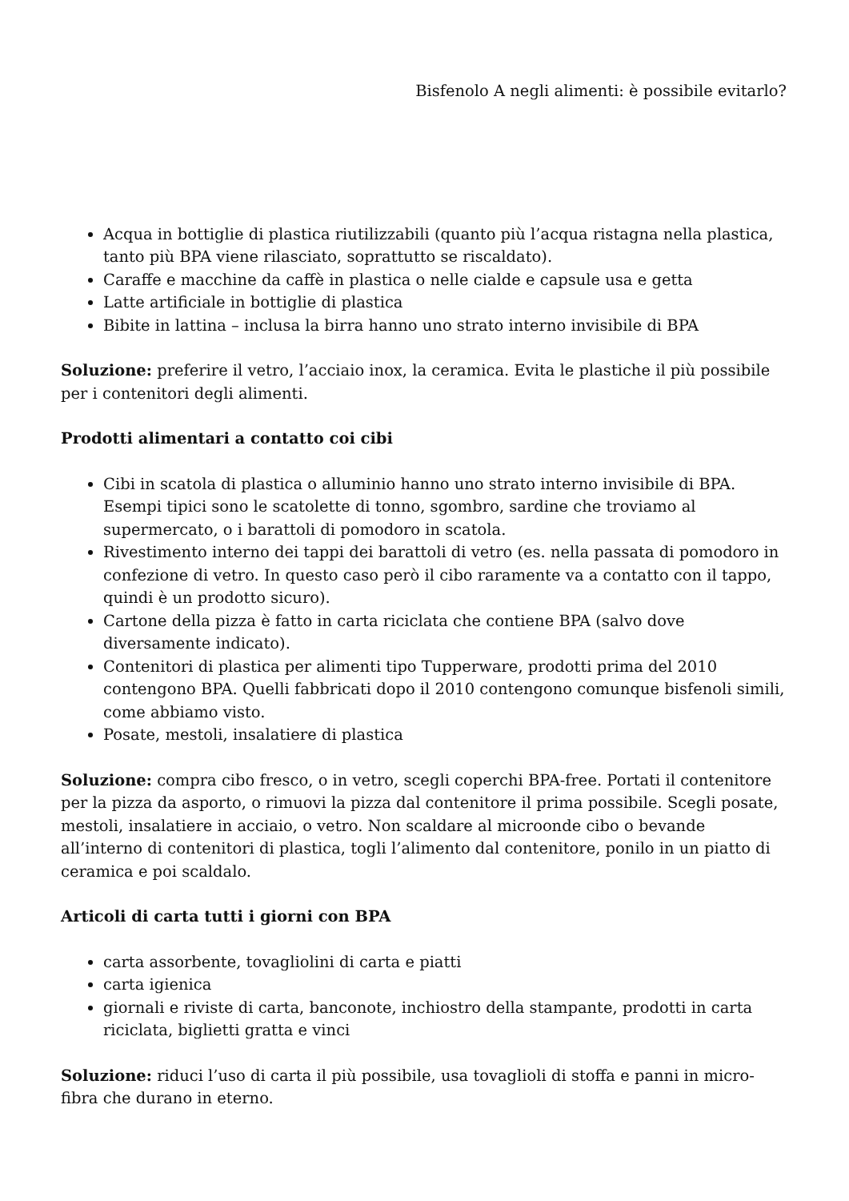Bisfenolo A negli alimenti: è possibile evitarlo?
Acqua in bottiglie di plastica riutilizzabili (quanto più l’acqua ristagna nella plastica, tanto più BPA viene rilasciato, soprattutto se riscaldato).
Caraffe e macchine da caffè in plastica o nelle cialde e capsule usa e getta
Latte artificiale in bottiglie di plastica
Bibite in lattina – inclusa la birra hanno uno strato interno invisibile di BPA
Soluzione: preferire il vetro, l’acciaio inox, la ceramica. Evita le plastiche il più possibile per i contenitori degli alimenti.
Prodotti alimentari a contatto coi cibi
Cibi in scatola di plastica o alluminio hanno uno strato interno invisibile di BPA. Esempi tipici sono le scatolette di tonno, sgombro, sardine che troviamo al supermercato, o i barattoli di pomodoro in scatola.
Rivestimento interno dei tappi dei barattoli di vetro (es. nella passata di pomodoro in confezione di vetro. In questo caso però il cibo raramente va a contatto con il tappo, quindi è un prodotto sicuro).
Cartone della pizza è fatto in carta riciclata che contiene BPA (salvo dove diversamente indicato).
Contenitori di plastica per alimenti tipo Tupperware, prodotti prima del 2010 contengono BPA. Quelli fabbricati dopo il 2010 contengono comunque bisfenoli simili, come abbiamo visto.
Posate, mestoli, insalatiere di plastica
Soluzione: compra cibo fresco, o in vetro, scegli coperchi BPA-free. Portati il contenitore per la pizza da asporto, o rimuovi la pizza dal contenitore il prima possibile. Scegli posate, mestoli, insalatiere in acciaio, o vetro. Non scaldare al microonde cibo o bevande all’interno di contenitori di plastica, togli l’alimento dal contenitore, ponilo in un piatto di ceramica e poi scaldalo.
Articoli di carta tutti i giorni con BPA
carta assorbente, tovagliolini di carta e piatti
carta igienica
giornali e riviste di carta, banconote, inchiostro della stampante, prodotti in carta riciclata, biglietti gratta e vinci
Soluzione: riduci l’uso di carta il più possibile, usa tovaglioli di stoffa e panni in micro-fibra che durano in eterno.